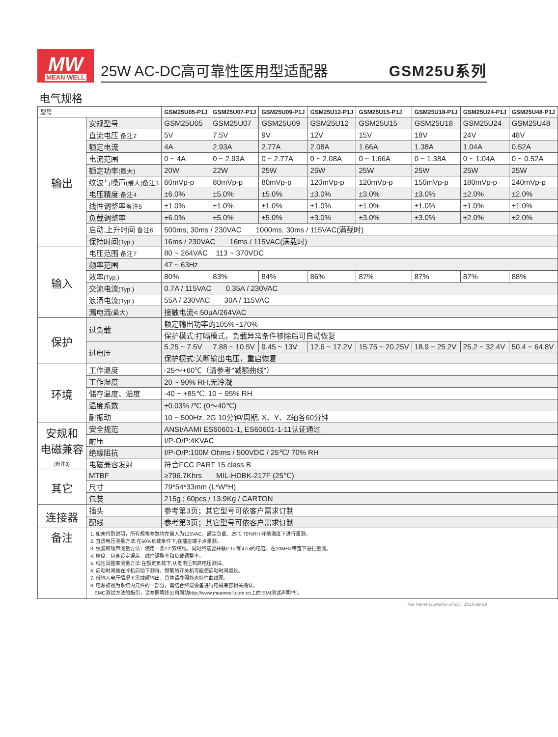MW
MEAN WELL
25W AC-DC高可靠性医用型适配器 GSM25U系列
电气规格
| 型号 | | GSM25U05-P1J | GSM25U07-P1J | GSM25U09-P1J | GSM25U12-P1J | GSM25U15-P1J | GSM25U18-P1J | GSM25U24-P1J | GSM25U48-P1J |
| 输出 | 安规型号 | GSM25U05 | GSM25U07 | GSM25U09 | GSM25U12 | GSM25U15 | GSM25U18 | GSM25U24 | GSM25U48 |
| | 直流电压 备注2 | 5V | 7.5V | 9V | 12V | 15V | 18V | 24V | 48V |
| | 额定电流 | 4A | 2.93A | 2.77A | 2.08A | 1.66A | 1.38A | 1.04A | 0.52A |
| | 电流范围 | 0 ~ 4A | 0 ~ 2.93A | 0 ~ 2.77A | 0 ~ 2.08A | 0 ~ 1.66A | 0 ~ 1.38A | 0 ~ 1.04A | 0 ~ 0.52A |
| | 额定功率 (最大) | 20W | 22W | 25W | 25W | 25W | 25W | 25W | 25W |
| | 纹波与噪声 (最大)备注3 | 60mVp-p | 80mVp-p | 80mVp-p | 120mVp-p | 120mVp-p | 150mVp-p | 180mVp-p | 240mVp-p |
| | 电压精度 备注4 | ±6.0% | ±5.0% | ±5.0% | ±3.0% | ±3.0% | ±3.0% | ±2.0% | ±2.0% |
| | 线性调整率 备注5 | ±1.0% | ±1.0% | ±1.0% | ±1.0% | ±1.0% | ±1.0% | ±1.0% | ±1.0% |
| | 负载调整率 | ±6.0% | ±5.0% | ±5.0% | ±3.0% | ±3.0% | ±3.0% | ±2.0% | ±2.0% |
| | 启动,上升时间 备注6 | 500ms, 30ms / 230VAC 1000ms, 30ms / 115VAC(满载时) | | | | | | | |
| | 保持时间 (Typ.) | 16ms / 230VAC 16ms / 115VAC(满载时) | | | | | | | |
| 输入 | 电压范围 备注7 | 80 ~ 264VAC 113 ~ 370VDC | | | | | | | |
| | 频率范围 | 47 ~ 63Hz | | | | | | | |
| | 效率 (Typ.) | 80% | 83% | 84% | 86% | 87% | 87% | 87% | 88% |
| | 交流电流 (Typ.) | 0.7A / 115VAC 0.35A / 230VAC | | | | | | | |
| | 浪涌电流 (Typ.) | 55A / 230VAC 30A / 115VAC | | | | | | | |
| | 漏电流 (最大) | 接触电流< 50μA/264VAC | | | | | | | |
| 保护 | 过负载 | 额定输出功率的105%~170% | | | | | | | |
| | | 保护模式:打嗝模式，负载异常条件移除后可自动恢复 | | | | | | | |
| | 过电压 | 5.25 ~ 7.5V | 7.88 ~ 10.5V | 9.45 ~ 13V | 12.6 ~ 17.2V | 15.75 ~ 20.25V | 18.9 ~ 25.2V | 25.2 ~ 32.4V | 50.4 ~ 64.8V |
| | | 保护模式:关断输出电压，重启恢复 | | | | | | | |
| 环境 | 工作温度 | -25～+60℃（请参考"减额曲线"） | | | | | | | |
| | 工作湿度 | 20 ~ 90% RH,无冷凝 | | | | | | | |
| | 储存温度、湿度 | -40 ~ +85℃, 10 ~ 95% RH | | | | | | | |
| | 温度系数 | ±0.03% /℃ (0～40℃) | | | | | | | |
| | 耐振动 | 10 ~ 500Hz, 2G 10分钟/周期, X、Y、Z轴各60分钟 | | | | | | | |
| 安规和 电磁兼容 (备注8) | 安全规范 | ANSI/AAMI ES60601-1, ES60601-1-11认证通过 | | | | | | | |
| | 耐压 | I/P-O/P:4KVAC | | | | | | | |
| | 绝缘阻抗 | I/P-O/P:100M Ohms / 500VDC / 25℃/ 70% RH | | | | | | | |
| | 电磁兼容发射 | 符合FCC PART 15 class B | | | | | | | |
| 其它 | MTBF | ≥796.7Khrs MIL-HDBK-217F (25℃) | | | | | | | |
| | 尺寸 | 79*54*33mm (L*W*H) | | | | | | | |
| | 包装 | 215g ; 60pcs / 13.9Kg / CARTON | | | | | | | |
| 连接器 | 插头 | 参考第3页；其它型号可依客户需求订制 | | | | | | | |
| | 配线 | 参考第3页；其它型号可依客户需求订制 | | | | | | | |
| 备注 | 1. 如未特别说明，所有规格参数均在输入为115VAC、额定负载、25℃ 70%RH 环境温度下进行量测。 2. 直流电压测量方法:在50%负载条件下,在插座端子点量测。 3. 纹波和噪声测量方法：使用一条12"双绞线，同时终端要并联0.1uf和47uf的电容，在20MHZ带宽下进行量测。 4. 精度：包含设定误差、线性调整率和负载调整率。 5. 线性调整率测量方法:在额定负载下,从低电压到高电压测试。 6. 启动时间是在冷机启动下测得，频繁的开关机可能使启动时间增长。 7. 低输入电压情况下需减额输出，具体请参照静态特性曲线图。 8. 电源被视为系统内元件的一部分，需结合终端设备进行电磁兼容相关确认。 EMC测试方法的指引，请参照明纬公司网站http://www.meanwell.com.cn上的“EMI测试声明书”。 | | | | | | | | |
File Name:GSM25U-SPEC 2015-08-19